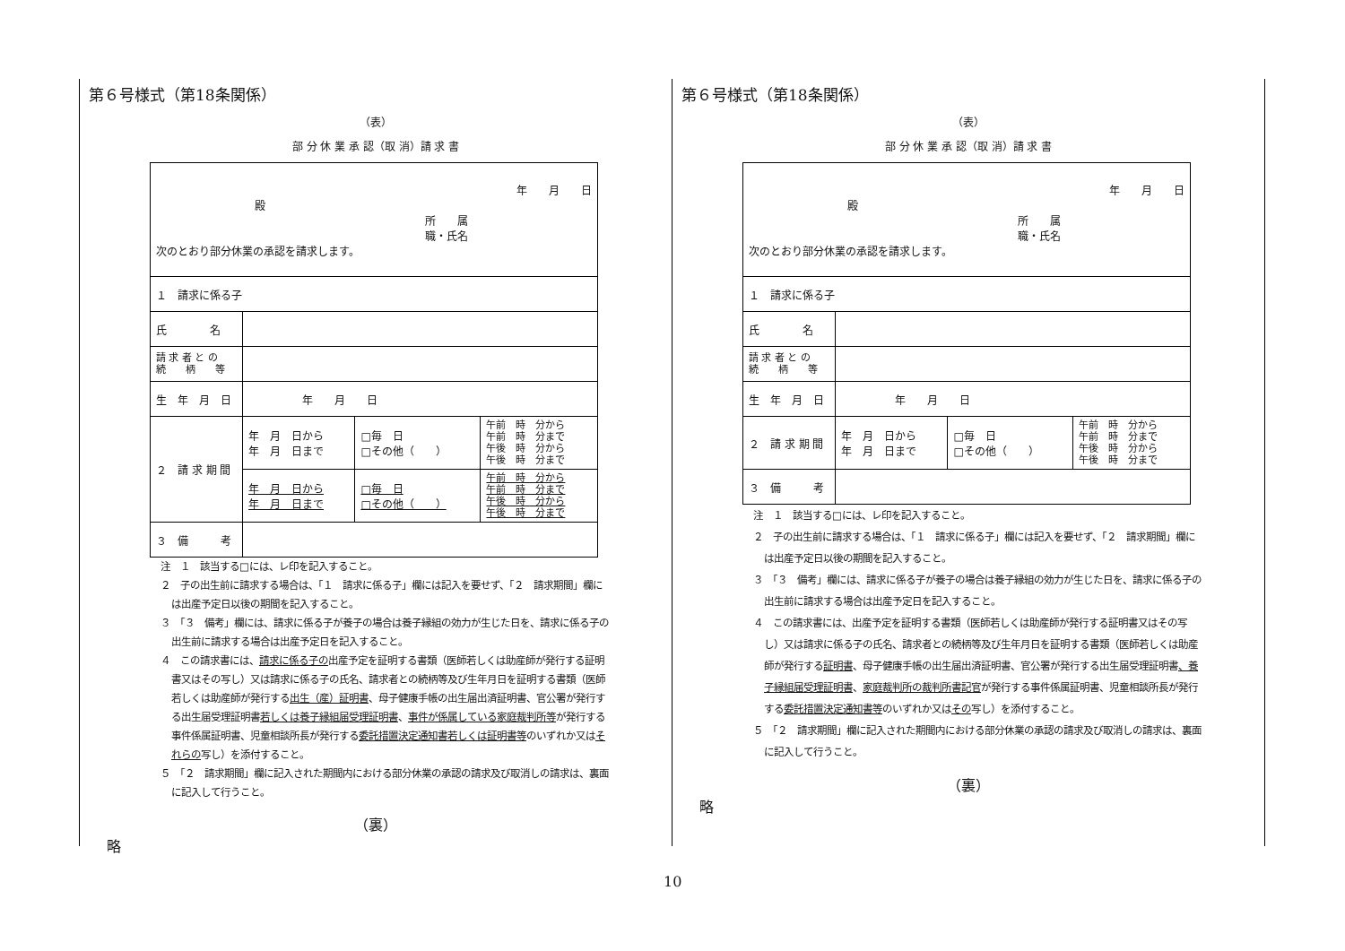第６号様式（第18条関係）
（表）
部 分 休 業 承 認（取 消）請 求 書
| 年 月 日 殿 所 属 職・氏名 次のとおり部分休業の承認を請求します。 | | | |
| １ 請求に係る子 | | | |
| 氏 名 | | | |
| 請 求 者 と の 続 柄 等 | | | |
| 生 年 月 日 | 年 月 日 | | |
| ２ 請 求 期 間 | 年 月 日から 年 月 日まで | □毎 日 □その他（ ） | 午前 時 分から 午前 時 分まで 午後 時 分から 午後 時 分まで |
| | 年 月 日から 年 月 日まで | □毎 日 □その他（ ） | 午前 時 分から 午前 時 分まで 午後 時 分から 午後 時 分まで |
| ３ 備 考 | | | |
注　１　該当する□には、レ印を記入すること。
２　子の出生前に請求する場合は、「１　請求に係る子」欄には記入を要せず、「２　請求期間」欄には出産予定日以後の期間を記入すること。
３　「３　備考」欄には、請求に係る子が養子の場合は養子縁組の効力が生じた日を、請求に係る子の出生前に請求する場合は出産予定日を記入すること。
４　この請求書には、請求に係る子の出産予定を証明する書類（医師若しくは助産師が発行する証明書又はその写し）又は請求に係る子の氏名、請求者との続柄等及び生年月日を証明する書類（医師若しくは助産師が発行する出生（産）証明書、母子健康手帳の出生届出済証明書、官公署が発行する出生届受理証明書若しくは養子縁組届受理証明書、事件が係属している家庭裁判所等が発行する事件係属証明書、児童相談所長が発行する委託措置決定通知書若しくは証明書等のいずれか又はそれらの写し）を添付すること。
５　「２　請求期間」欄に記入された期間内における部分休業の承認の請求及び取消しの請求は、裏面に記入して行うこと。
（裏）
略
第６号様式（第18条関係）
（表）
部 分 休 業 承 認（取 消）請 求 書
| 年 月 日 殿 所 属 職・氏名 次のとおり部分休業の承認を請求します。 | | | |
| １ 請求に係る子 | | | |
| 氏 名 | | | |
| 請 求 者 と の 続 柄 等 | | | |
| 生 年 月 日 | 年 月 日 | | |
| ２ 請 求 期 間 | 年 月 日から 年 月 日まで | □毎 日 □その他（ ） | 午前 時 分から 午前 時 分まで 午後 時 分から 午後 時 分まで |
| ３ 備 考 | | | |
注　１　該当する□には、レ印を記入すること。
２　子の出生前に請求する場合は、「１　請求に係る子」欄には記入を要せず、「２　請求期間」欄には出産予定日以後の期間を記入すること。
３　「３　備考」欄には、請求に係る子が養子の場合は養子縁組の効力が生じた日を、請求に係る子の出生前に請求する場合は出産予定日を記入すること。
４　この請求書には、出産予定を証明する書類（医師若しくは助産師が発行する証明書又はその写し）又は請求に係る子の氏名、請求者との続柄等及び生年月日を証明する書類（医師若しくは助産師が発行する証明書、母子健康手帳の出生届出済証明書、官公署が発行する出生届受理証明書、養子縁組届受理証明書、家庭裁判所の裁判所書記官が発行する事件係属証明書、児童相談所長が発行する委託措置決定通知書等のいずれか又はその写し）を添付すること。
５　「２　請求期間」欄に記入された期間内における部分休業の承認の請求及び取消しの請求は、裏面に記入して行うこと。
（裏）
略
10